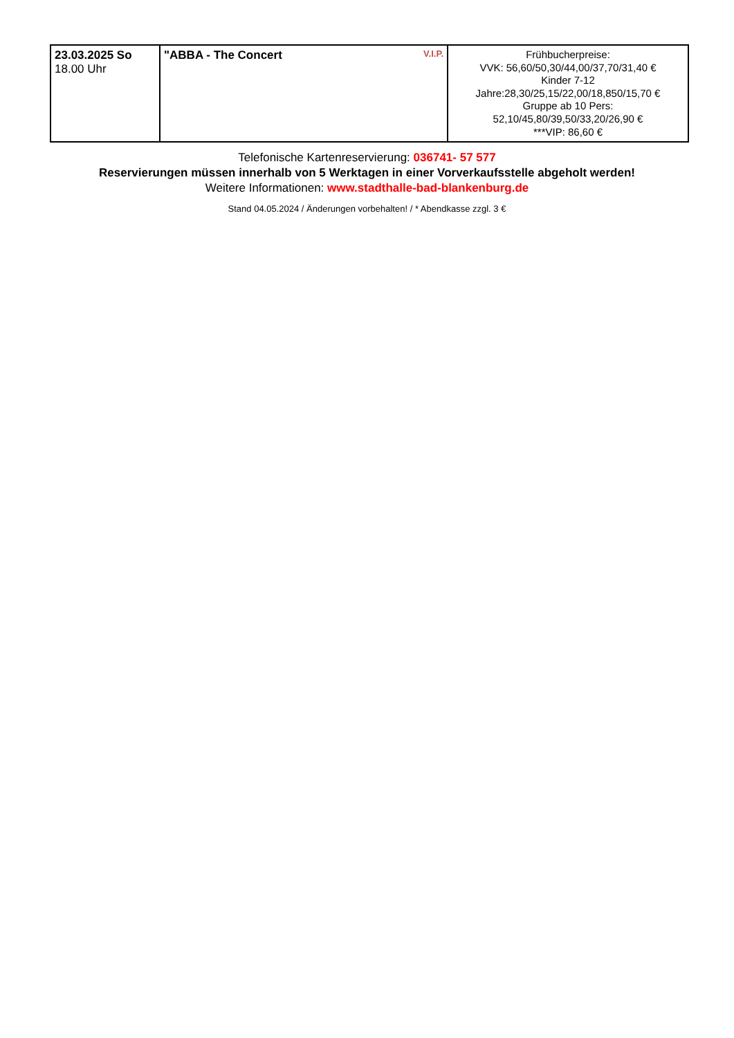| 23.03.2025 So 18.00 Uhr | V.I.P. "ABBA - The Concert | Frühbucherpreise: VVK: 56,60/50,30/44,00/37,70/31,40 € Kinder 7-12 Jahre:28,30/25,15/22,00/18,850/15,70 € Gruppe ab 10 Pers: 52,10/45,80/39,50/33,20/26,90 € ***VIP: 86,60 € |
Telefonische Kartenreservierung: 036741- 57 577
Reservierungen müssen innerhalb von 5 Werktagen in einer Vorverkaufsstelle abgeholt werden!
Weitere Informationen: www.stadthalle-bad-blankenburg.de
Stand 04.05.2024 / Änderungen vorbehalten! / * Abendkasse zzgl. 3 €